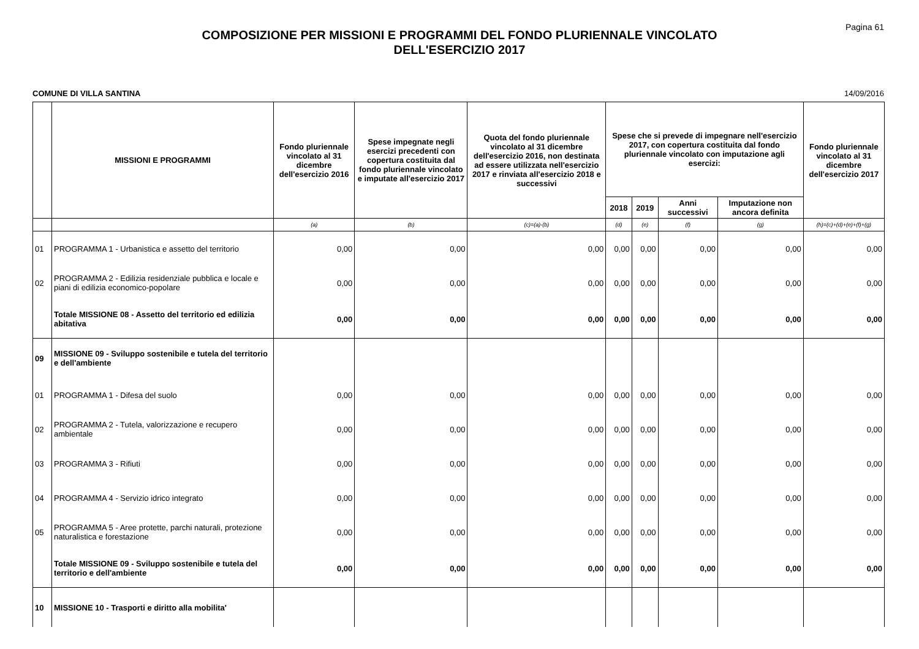Pagina 61
COMPOSIZIONE PER MISSIONI E PROGRAMMI DEL FONDO PLURIENNALE VINCOLATO
DELL'ESERCIZIO 2017
COMUNE DI VILLA SANTINA 14/09/2016
| | MISSIONI E PROGRAMMI | Fondo pluriennale vincolato al 31 dicembre dell'esercizio 2016 | Spese impegnate negli esercizi precedenti con copertura costituita dal fondo pluriennale vincolato e imputate all'esercizio 2017 | Quota del fondo pluriennale vincolato al 31 dicembre dell'esercizio 2016, non destinata ad essere utilizzata nell'esercizio 2017 e rinviata all'esercizio 2018 e successivi | Spese che si prevede di impegnare nell'esercizio 2017, con copertura costituita dal fondo pluriennale vincolato con imputazione agli esercizi: | | | | Fondo pluriennale vincolato al 31 dicembre dell'esercizio 2017 |
| --- | --- | --- | --- | --- | --- | --- | --- | --- | --- |
| | | | | | 2018 | 2019 | Anni successivi | Imputazione non ancora definita | |
| | | (a) | (b) | (c)=(a)-(b) | (d) | (e) | (f) | (g) | (h)=(c)+(d)+(e)+(f)+(g) |
| 01 | PROGRAMMA 1 - Urbanistica e assetto del territorio | 0,00 | 0,00 | 0,00 | 0,00 | 0,00 | 0,00 | 0,00 | 0,00 |
| 02 | PROGRAMMA 2 - Edilizia residenziale pubblica e locale e piani di edilizia economico-popolare | 0,00 | 0,00 | 0,00 | 0,00 | 0,00 | 0,00 | 0,00 | 0,00 |
| | Totale MISSIONE 08 - Assetto del territorio ed edilizia abitativa | 0,00 | 0,00 | 0,00 | 0,00 | 0,00 | 0,00 | 0,00 | 0,00 |
| 09 | MISSIONE 09 - Sviluppo sostenibile e tutela del territorio e dell'ambiente | | | | | | | | |
| 01 | PROGRAMMA 1 - Difesa del suolo | 0,00 | 0,00 | 0,00 | 0,00 | 0,00 | 0,00 | 0,00 | 0,00 |
| 02 | PROGRAMMA 2 - Tutela, valorizzazione e recupero ambientale | 0,00 | 0,00 | 0,00 | 0,00 | 0,00 | 0,00 | 0,00 | 0,00 |
| 03 | PROGRAMMA 3 - Rifiuti | 0,00 | 0,00 | 0,00 | 0,00 | 0,00 | 0,00 | 0,00 | 0,00 |
| 04 | PROGRAMMA 4 - Servizio idrico integrato | 0,00 | 0,00 | 0,00 | 0,00 | 0,00 | 0,00 | 0,00 | 0,00 |
| 05 | PROGRAMMA 5 - Aree protette, parchi naturali, protezione naturalistica e forestazione | 0,00 | 0,00 | 0,00 | 0,00 | 0,00 | 0,00 | 0,00 | 0,00 |
| | Totale MISSIONE 09 - Sviluppo sostenibile e tutela del territorio e dell'ambiente | 0,00 | 0,00 | 0,00 | 0,00 | 0,00 | 0,00 | 0,00 | 0,00 |
| 10 | MISSIONE 10 - Trasporti e diritto alla mobilita' | | | | | | | | |